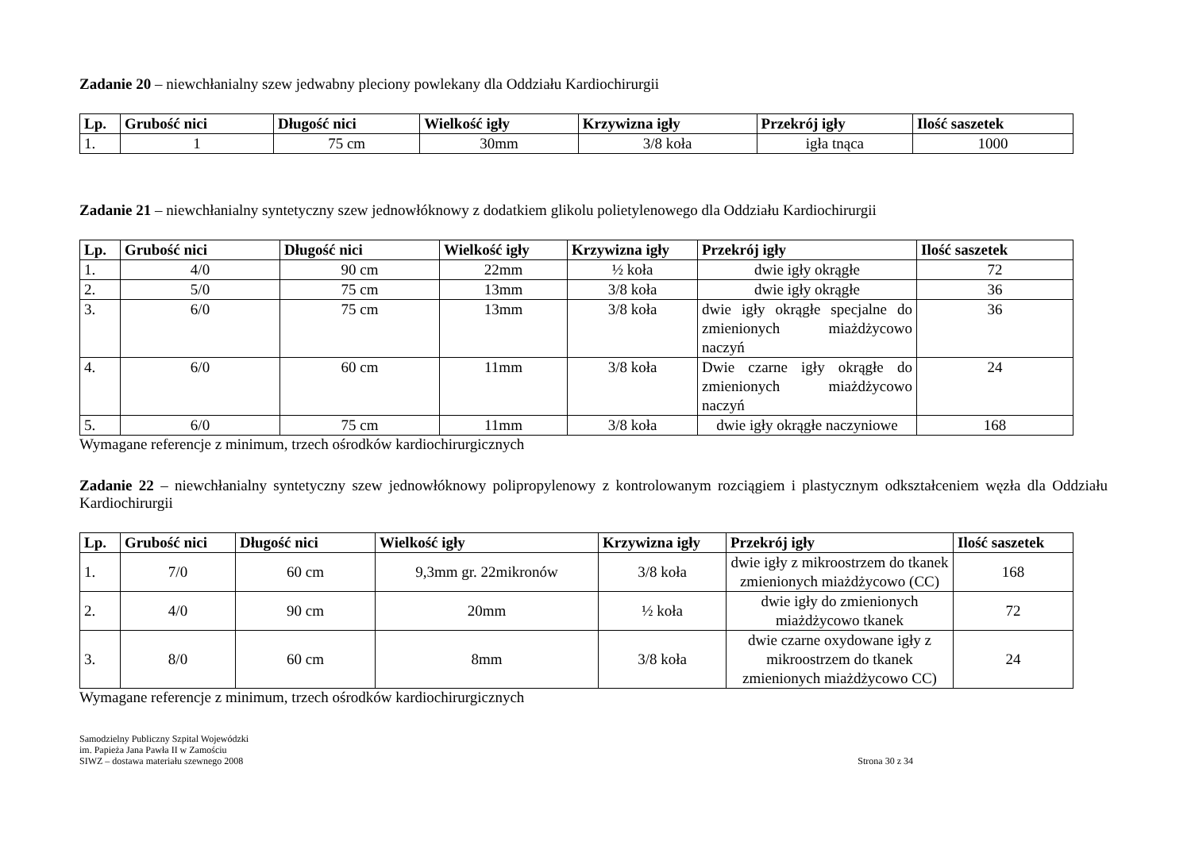Zadanie 20 – niewchłanialny szew jedwabny pleciony powlekany dla Oddziału Kardiochirurgii
| Lp. | Grubość nici | Długość nici | Wielkość igły | Krzywizna igły | Przekrój igły | Ilość saszetek |
| --- | --- | --- | --- | --- | --- | --- |
| 1. | 1 | 75 cm | 30mm | 3/8 koła | igła tnąca | 1000 |
Zadanie 21 – niewchłanialny syntetyczny szew jednowłóknowy z dodatkiem glikolu polietylenowego dla Oddziału Kardiochirurgii
| Lp. | Grubość nici | Długość nici | Wielkość igły | Krzywizna igły | Przekrój igły | Ilość saszetek |
| --- | --- | --- | --- | --- | --- | --- |
| 1. | 4/0 | 90 cm | 22mm | ½ koła | dwie igły okrągłe | 72 |
| 2. | 5/0 | 75 cm | 13mm | 3/8 koła | dwie igły okrągłe | 36 |
| 3. | 6/0 | 75 cm | 13mm | 3/8 koła | dwie igły okrągłe specjalne do zmienionych miażdżycowo naczyń | 36 |
| 4. | 6/0 | 60 cm | 11mm | 3/8 koła | Dwie czarne igły okrągłe do zmienionych miażdżycowo naczyń | 24 |
| 5. | 6/0 | 75 cm | 11mm | 3/8 koła | dwie igły okrągłe naczyniowe | 168 |
Wymagane referencje z minimum, trzech ośrodków kardiochirurgicznych
Zadanie 22 – niewchłanialny syntetyczny szew jednowłóknowy polipropylenowy z kontrolowanym rozciągiem i plastycznym odkształceniem węzła dla Oddziału Kardiochirurgii
| Lp. | Grubość nici | Długość nici | Wielkość igły | Krzywizna igły | Przekrój igły | Ilość saszetek |
| --- | --- | --- | --- | --- | --- | --- |
| 1. | 7/0 | 60 cm | 9,3mm gr. 22mikronów | 3/8 koła | dwie igły z mikroostrzem do tkanek zmienionych miażdżycowo (CC) | 168 |
| 2. | 4/0 | 90 cm | 20mm | ½ koła | dwie igły do zmienionych miażdżycowo tkanek | 72 |
| 3. | 8/0 | 60 cm | 8mm | 3/8 koła | dwie czarne oxydowane igły z mikroostrzem do tkanek zmienionych miażdżycowo CC) | 24 |
Wymagane referencje z minimum, trzech ośrodków kardiochirurgicznych
Samodzielny Publiczny Szpital Wojewódzki
im. Papieża Jana Pawła II w Zamościu
SIWZ – dostawa materiału szewnego 2008
Strona 30 z 34